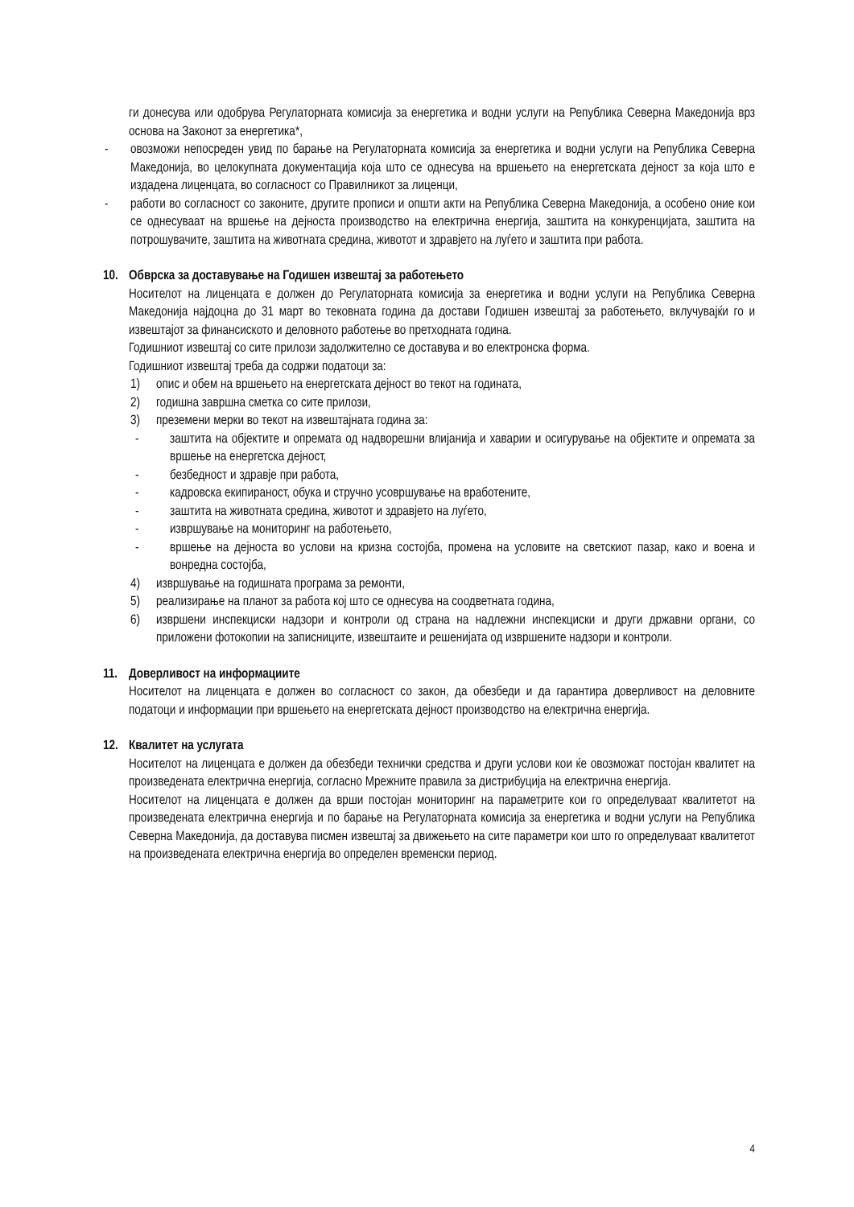ги донесува или одобрува Регулаторната комисија за енергетика и водни услуги на Република Северна Македонија врз основа на Законот за енергетика*,
- овозможи непосреден увид по барање на Регулаторната комисија за енергетика и водни услуги на Република Северна Македонија, во целокупната документација која што се однесува на вршењето на енергетската дејност за која што е издадена лиценцата, во согласност со Правилникот за лиценци,
- работи во согласност со законите, другите прописи и општи акти на Република Северна Македонија, а особено оние кои се однесуваат на вршење на дејноста производство на електрична енергија, заштита на конкуренцијата, заштита на потрошувачите, заштита на животната средина, животот и здравјето на луѓето и заштита при работа.
10. Обврска за доставување на Годишен извештај за работењето
Носителот на лиценцата е должен до Регулаторната комисија за енергетика и водни услуги на Република Северна Македонија најдоцна до 31 март во тековната година да достави Годишен извештај за работењето, вклучувајќи го и извештајот за финансиското и деловното работење во претходната година.
Годишниот извештај со сите прилози задолжително се доставува и во електронска форма.
Годишниот извештај треба да содржи податоци за:
1) опис и обем на вршењето на енергетската дејност во текот на годината,
2) годишна завршна сметка со сите прилози,
3) преземени мерки во текот на извештајната година за:
- заштита на објектите и опремата од надворешни влијанија и хаварии и осигурување на објектите и опремата за вршење на енергетска дејност,
- безбедност и здравје при работа,
- кадровска екипираност, обука и стручно усовршување на вработените,
- заштита на животната средина, животот и здравјето на луѓето,
- извршување на мониторинг на работењето,
- вршење на дејноста во услови на кризна состојба, промена на условите на светскиот пазар, како и воена и вонредна состојба,
4) извршување на годишната програма за ремонти,
5) реализирање на планот за работа кој што се однесува на соодветната година,
6) извршени инспекциски надзори и контроли од страна на надлежни инспекциски и други државни органи, со приложени фотокопии на записниците, извештаите и решенијата од извршените надзори и контроли.
11. Доверливост на информациите
Носителот на лиценцата е должен во согласност со закон, да обезбеди и да гарантира доверливост на деловните податоци и информации при вршењето на енергетската дејност производство на електрична енергија.
12. Квалитет на услугата
Носителот на лиценцата е должен да обезбеди технички средства и други услови кои ќе овозможат постојан квалитет на произведената електрична енергија, согласно Мрежните правила за дистрибуција на електрична енергија.
Носителот на лиценцата е должен да врши постојан мониторинг на параметрите кои го определуваат квалитетот на произведената електрична енергија и по барање на Регулаторната комисија за енергетика и водни услуги на Република Северна Македонија, да доставува писмен извештај за движењето на сите параметри кои што го определуваат квалитетот на произведената електрична енергија во определен временски период.
4